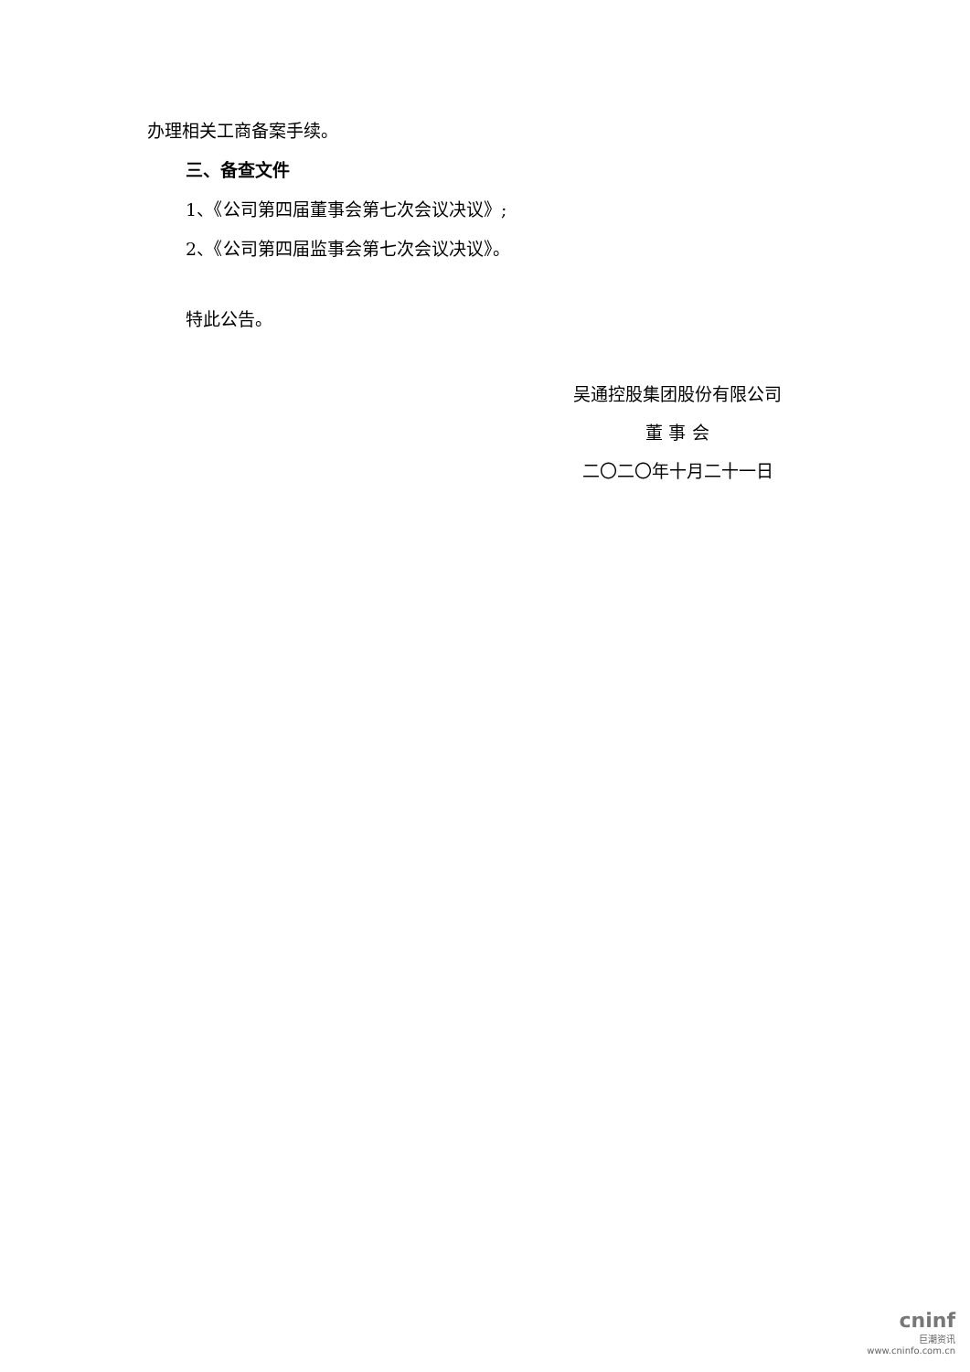办理相关工商备案手续。
三、备查文件
1、《公司第四届董事会第七次会议决议》;
2、《公司第四届监事会第七次会议决议》。
特此公告。
吴通控股集团股份有限公司
董 事 会
二〇二〇年十月二十一日
cninf
巨潮资讯
www.cninfo.com.cn